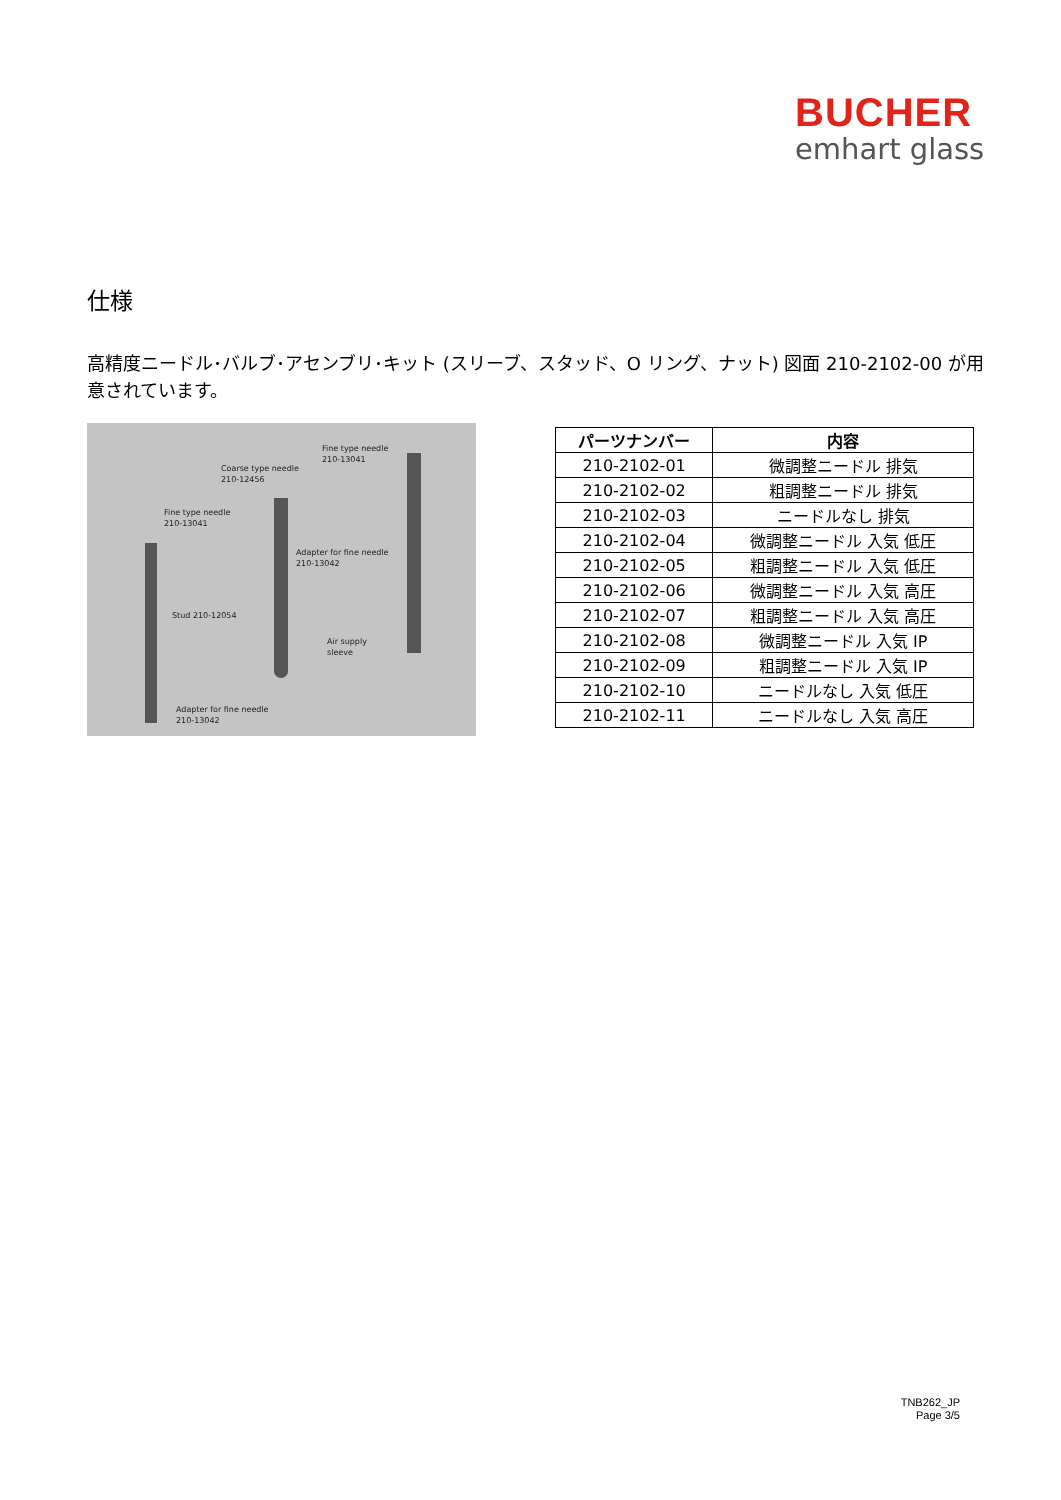BUCHER
emhart glass
仕様
高精度ニードル･バルブ･アセンブリ･キット (スリーブ、スタッド、O リング、ナット) 図面 210-2102-00 が用意されています。
Fine type needle
210-13041
Coarse type needle
210-12456
Fine type needle
210-13041
Adapter for fine needle
210-13042
Stud 210-12054
Air supply
sleeve
Adapter for fine needle
210-13042
| パーツナンバー | 内容 |
| --- | --- |
| 210-2102-01 | 微調整ニードル 排気 |
| 210-2102-02 | 粗調整ニードル 排気 |
| 210-2102-03 | ニードルなし 排気 |
| 210-2102-04 | 微調整ニードル 入気 低圧 |
| 210-2102-05 | 粗調整ニードル 入気 低圧 |
| 210-2102-06 | 微調整ニードル 入気 高圧 |
| 210-2102-07 | 粗調整ニードル 入気 高圧 |
| 210-2102-08 | 微調整ニードル 入気 IP |
| 210-2102-09 | 粗調整ニードル 入気 IP |
| 210-2102-10 | ニードルなし 入気 低圧 |
| 210-2102-11 | ニードルなし 入気 高圧 |
TNB262_JP
Page 3/5